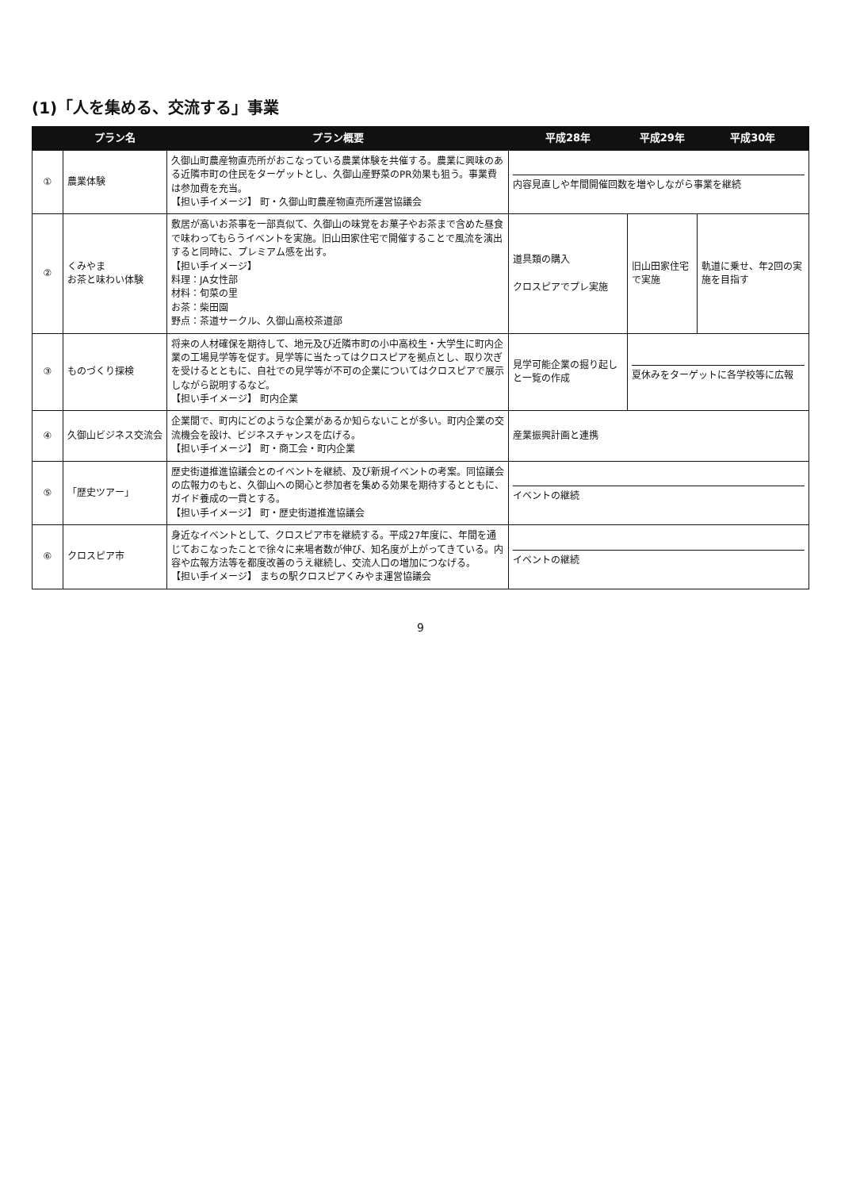(1)「人を集める、交流する」事業
| | プラン名 | プラン概要 | 平成28年 | 平成29年 | 平成30年 |
| --- | --- | --- | --- | --- | --- |
| ① | 農業体験 | 久御山町農産物直売所がおこなっている農業体験を共催する。農業に興味のある近隣市町の住民をターゲットとし、久御山産野菜のPR効果も狙う。事業費は参加費を充当。 【担い手イメージ】 町・久御山町農産物直売所運営協議会 | 内容見直しや年間開催回数を増やしながら事業を継続 | | |
| ② | くみやま お茶と味わい体験 | 敷居が高いお茶事を一部真似て、久御山の味覚をお菓子やお茶まで含めた昼食で味わってもらうイベントを実施。旧山田家住宅で開催することで風流を演出すると同時に、プレミアム感を出す。 【担い手イメージ】 料理：JA女性部 材料：旬菜の里 お茶：柴田園 野点：茶道サークル、久御山高校茶道部 | 道具類の購入 クロスピアでプレ実施 | 旧山田家住宅で実施 | 軌道に乗せ、年2回の実施を目指す |
| ③ | ものづくり探検 | 将来の人材確保を期待して、地元及び近隣市町の小中高校生・大学生に町内企業の工場見学等を促す。見学等に当たってはクロスピアを拠点とし、取り次ぎを受けるとともに、自社での見学等が不可の企業についてはクロスピアで展示しながら説明するなど。 【担い手イメージ】 町内企業 | 見学可能企業の掘り起しと一覧の作成 | 夏休みをターゲットに各学校等に広報 | |
| ④ | 久御山ビジネス交流会 | 企業間で、町内にどのような企業があるか知らないことが多い。町内企業の交流機会を設け、ビジネスチャンスを広げる。 【担い手イメージ】 町・商工会・町内企業 | 産業振興計画と連携 | | |
| ⑤ | 「歴史ツアー」 | 歴史街道推進協議会とのイベントを継続、及び新規イベントの考案。同協議会の広報力のもと、久御山への関心と参加者を集める効果を期待するとともに、ガイド養成の一貫とする。 【担い手イメージ】 町・歴史街道推進協議会 | イベントの継続 | | |
| ⑥ | クロスピア市 | 身近なイベントとして、クロスピア市を継続する。平成27年度に、年間を通じておこなったことで徐々に来場者数が伸び、知名度が上がってきている。内容や広報方法等を都度改善のうえ継続し、交流人口の増加につなげる。 【担い手イメージ】 まちの駅クロスピアくみやま運営協議会 | イベントの継続 | | |
9